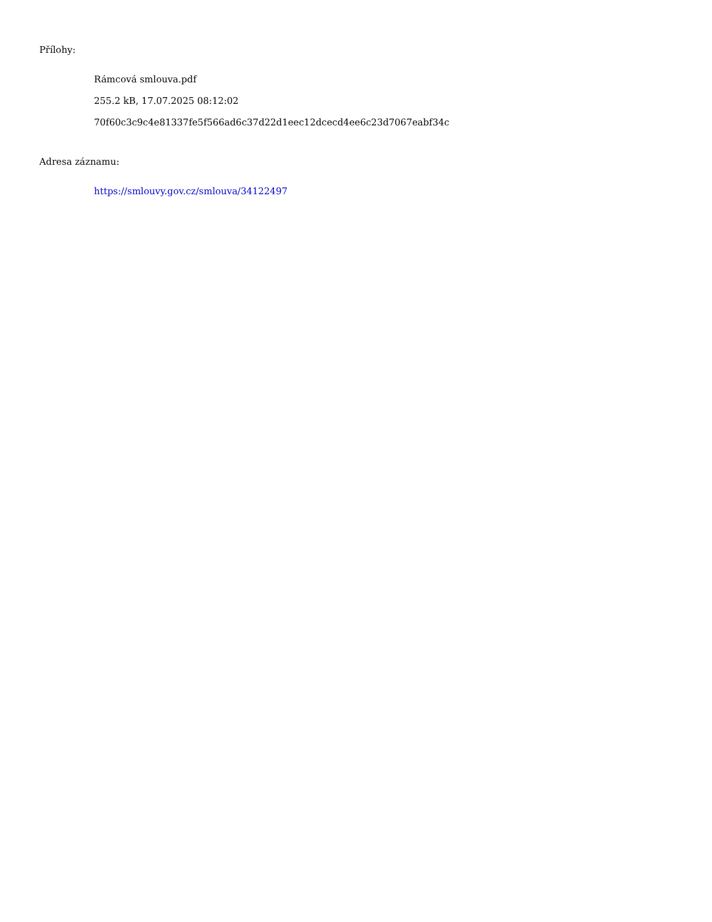Přílohy:
Rámcová smlouva.pdf
255.2 kB, 17.07.2025 08:12:02
70f60c3c9c4e81337fe5f566ad6c37d22d1eec12dcecd4ee6c23d7067eabf34c
Adresa záznamu:
https://smlouvy.gov.cz/smlouva/34122497